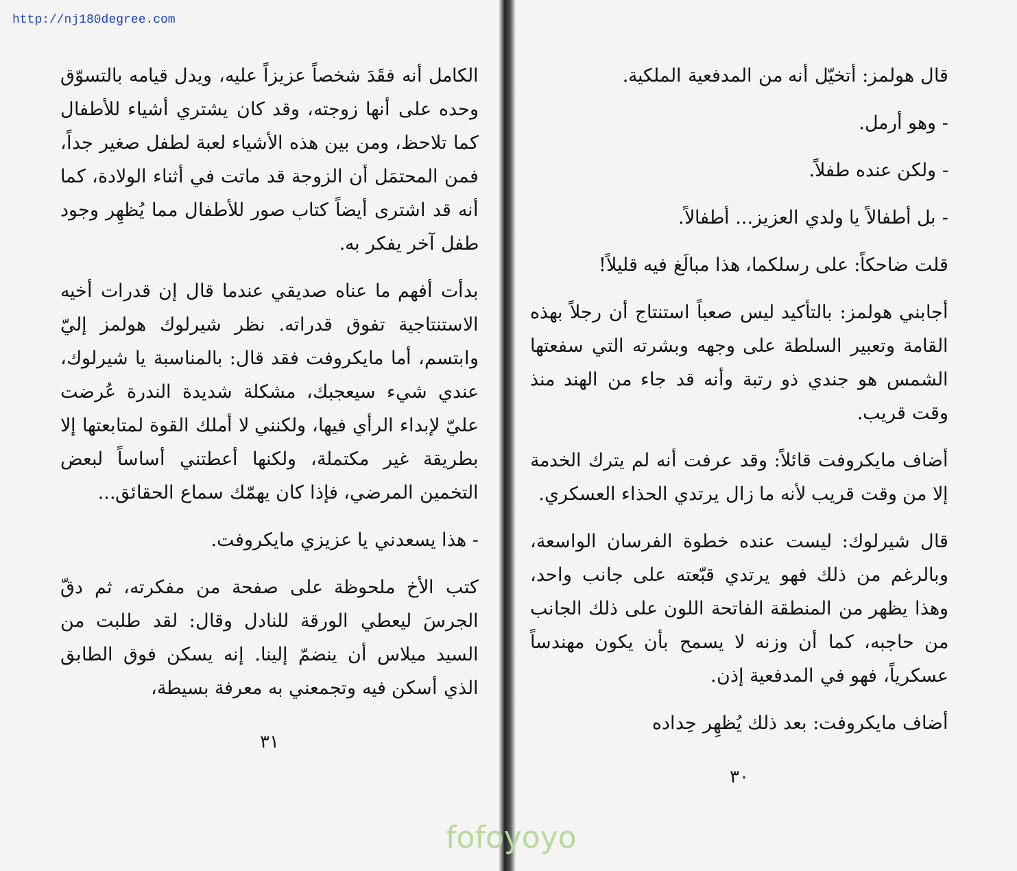http://nj180degree.com
قال هولمز: أتخيّل أنه من المدفعية الملكية.
- وهو أرمل.
- ولكن عنده طفلاً.
- بل أطفالاً يا ولدي العزيز... أطفالاً.
قلت ضاحكاً: على رسلكما، هذا مبالَغ فيه قليلاً!
أجابني هولمز: بالتأكيد ليس صعباً استنتاج أن رجلاً بهذه القامة وتعبير السلطة على وجهه وبشرته التي سفعتها الشمس هو جندي ذو رتبة وأنه قد جاء من الهند منذ وقت قريب.
أضاف مايكروفت قائلاً: وقد عرفت أنه لم يترك الخدمة إلا من وقت قريب لأنه ما زال يرتدي الحذاء العسكري.
قال شيرلوك: ليست عنده خطوة الفرسان الواسعة، وبالرغم من ذلك فهو يرتدي قبّعته على جانب واحد، وهذا يظهر من المنطقة الفاتحة اللون على ذلك الجانب من حاجبه، كما أن وزنه لا يسمح بأن يكون مهندساً عسكرياً، فهو في المدفعية إذن.
أضاف مايكروفت: بعد ذلك يُظهِر حِداده
٣٠
الكامل أنه فقَدَ شخصاً عزيزاً عليه، ويدل قيامه بالتسوّق وحده على أنها زوجته، وقد كان يشتري أشياء للأطفال كما تلاحظ، ومن بين هذه الأشياء لعبة لطفل صغير جداً، فمن المحتمَل أن الزوجة قد ماتت في أثناء الولادة، كما أنه قد اشترى أيضاً كتاب صور للأطفال مما يُظهِر وجود طفل آخر يفكر به.
بدأت أفهم ما عناه صديقي عندما قال إن قدرات أخيه الاستنتاجية تفوق قدراته. نظر شيرلوك هولمز إليّ وابتسم، أما مايكروفت فقد قال: بالمناسبة يا شيرلوك، عندي شيء سيعجبك، مشكلة شديدة الندرة عُرضت عليّ لإبداء الرأي فيها، ولكنني لا أملك القوة لمتابعتها إلا بطريقة غير مكتملة، ولكنها أعطتني أساساً لبعض التخمين المرضي، فإذا كان يهمّك سماع الحقائق...
- هذا يسعدني يا عزيزي مايكروفت.
كتب الأخ ملحوظة على صفحة من مفكرته، ثم دقّ الجرسَ ليعطي الورقة للنادل وقال: لقد طلبت من السيد ميلاس أن ينضمّ إلينا. إنه يسكن فوق الطابق الذي أسكن فيه وتجمعني به معرفة بسيطة،
٣١
fofoyoyo